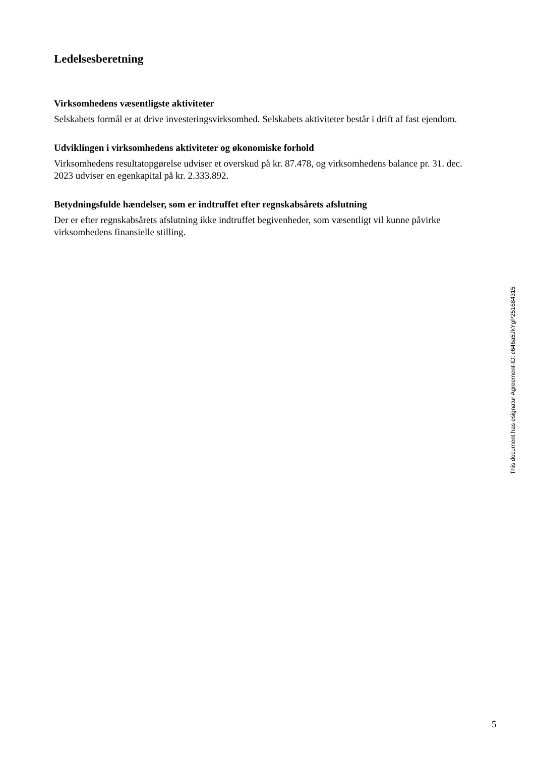Ledelsesberetning
Virksomhedens væsentligste aktiviteter
Selskabets formål er at drive investeringsvirksomhed. Selskabets aktiviteter består i drift af fast ejendom.
Udviklingen i virksomhedens aktiviteter og økonomiske forhold
Virksomhedens resultatopgørelse udviser et overskud på kr. 87.478, og virksomhedens balance pr. 31. dec. 2023 udviser en egenkapital på kr. 2.333.892.
Betydningsfulde hændelser, som er indtruffet efter regnskabsårets afslutning
Der er efter regnskabsårets afslutning ikke indtruffet begivenheder, som væsentligt vil kunne påvirke virksomhedens finansielle stilling.
This document has esignatur Agreement-ID: c646a5JkYgP251684315
5